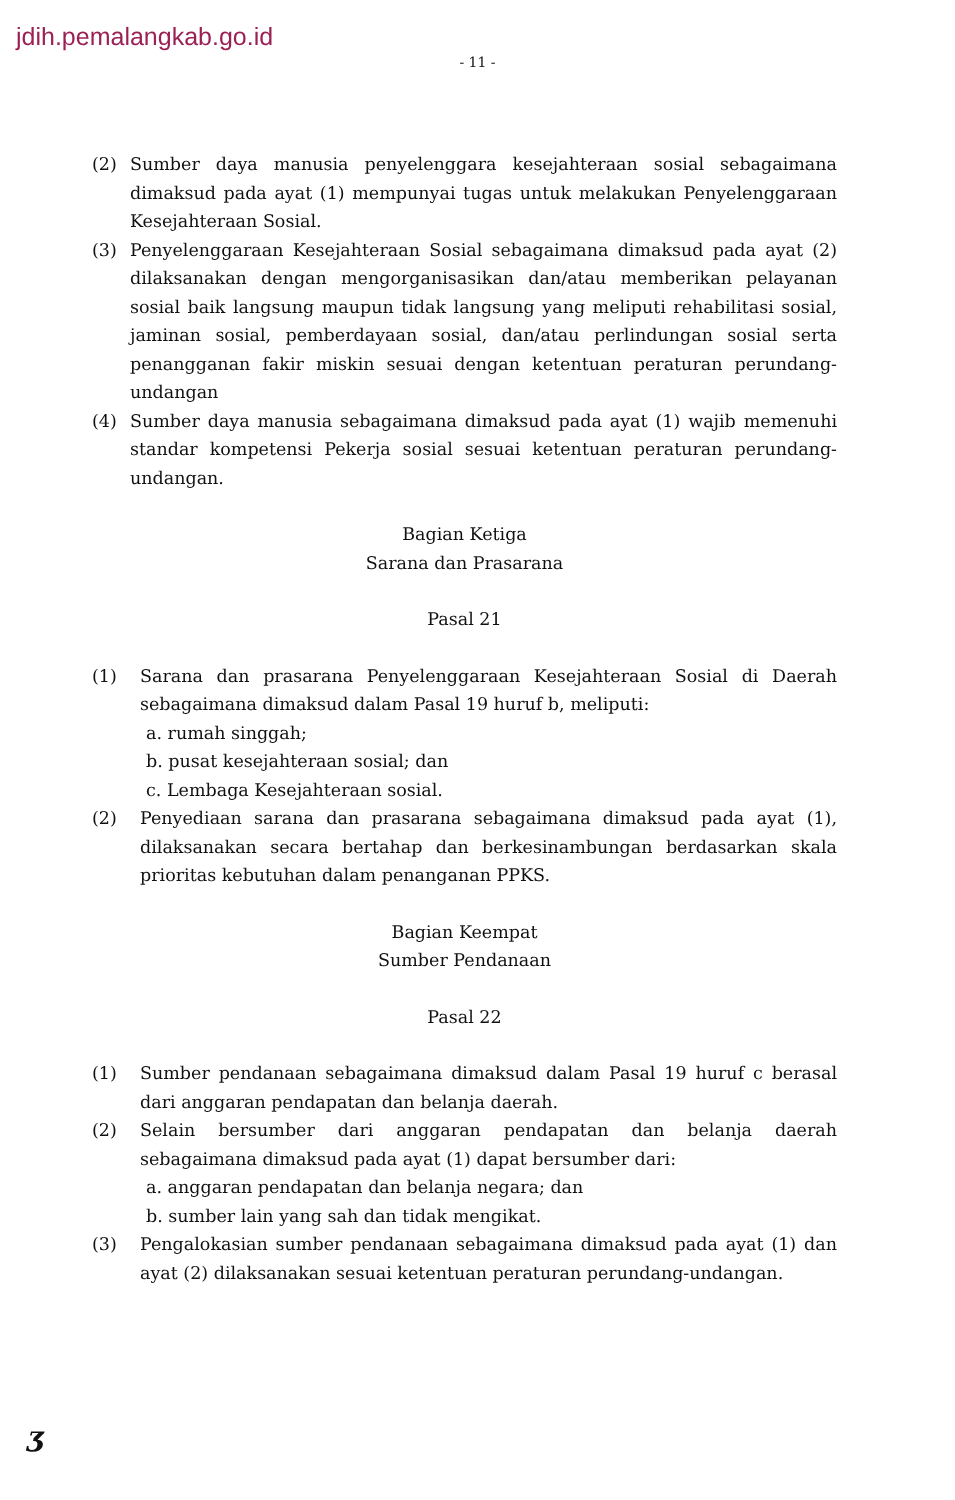jdih.pemalangkab.go.id
- 11 -
(2) Sumber daya manusia penyelenggara kesejahteraan sosial sebagaimana dimaksud pada ayat (1) mempunyai tugas untuk melakukan Penyelenggaraan Kesejahteraan Sosial.
(3) Penyelenggaraan Kesejahteraan Sosial sebagaimana dimaksud pada ayat (2) dilaksanakan dengan mengorganisasikan dan/atau memberikan pelayanan sosial baik langsung maupun tidak langsung yang meliputi rehabilitasi sosial, jaminan sosial, pemberdayaan sosial, dan/atau perlindungan sosial serta penangganan fakir miskin sesuai dengan ketentuan peraturan perundang-undangan
(4) Sumber daya manusia sebagaimana dimaksud pada ayat (1) wajib memenuhi standar kompetensi Pekerja sosial sesuai ketentuan peraturan perundang-undangan.
Bagian Ketiga
Sarana dan Prasarana
Pasal 21
(1) Sarana dan prasarana Penyelenggaraan Kesejahteraan Sosial di Daerah sebagaimana dimaksud dalam Pasal 19 huruf b, meliputi:
a. rumah singgah;
b. pusat kesejahteraan sosial; dan
c. Lembaga Kesejahteraan sosial.
(2) Penyediaan sarana dan prasarana sebagaimana dimaksud pada ayat (1), dilaksanakan secara bertahap dan berkesinambungan berdasarkan skala prioritas kebutuhan dalam penanganan PPKS.
Bagian Keempat
Sumber Pendanaan
Pasal 22
(1) Sumber pendanaan sebagaimana dimaksud dalam Pasal 19 huruf c berasal dari anggaran pendapatan dan belanja daerah.
(2) Selain bersumber dari anggaran pendapatan dan belanja daerah sebagaimana dimaksud pada ayat (1) dapat bersumber dari:
a. anggaran pendapatan dan belanja negara; dan
b. sumber lain yang sah dan tidak mengikat.
(3) Pengalokasian sumber pendanaan sebagaimana dimaksud pada ayat (1) dan ayat (2) dilaksanakan sesuai ketentuan peraturan perundang-undangan.
ʒ